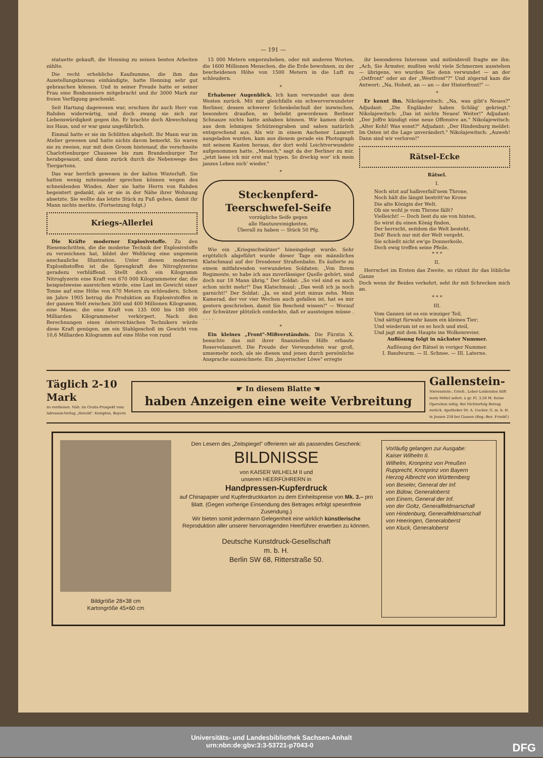— 191 —
statuette gekauft, die Henning zu seinen besten Arbeiten zählte.
Die recht erhebliche Kaufsumme, die ihm das Ausstellungsbureau einhändigte, hatte Henning sehr gut gebrauchen können. Und in seiner Freude hatte er seiner Frau eine Bonbonniere mitgebracht und ihr 3000 Mark zur freien Verfügung geschenkt.
Seit Hartung dagewesen war, erschien ihr auch Herr von Rahden widerwärtig, und doch zwang sie sich zur Liebenswürdigkeit gegen ihn. Er brachte doch Abwechslung ins Haus, und er war ganz ungefährlich.
Einmal hatte er sie im Schlitten abgeholt. Ihr Mann war im Atelier gewesen und hatte nichts davon bemerkt. So waren sie zu zweien, nur mit dem Groom hintenauf, die verschneite Charlottenburger Chaussee bis zum Brandenburger Tor herabgesaust, und dann zurück durch die Nebenwege des Tiergartens.
Das war herrlich gewesen in der kalten Winterluft. Sie hatten wenig miteinander sprechen können wegen des schneidenden Windes. Aber sie hatte Herrn von Rahden begeistert gedankt, als er sie in der Nähe ihrer Wohnung absetzte. Sie wollte das letzte Stück zu Fuß gehen, damit ihr Mann nichts merkte. (Fortsetzung folgt.)
Kriegs-Allerlei
Die Kräfte moderner Explosivstoffe. Zu den Riesenschritten, die die moderne Technik der Explosivstoffe zu verzeichnen hat, bildet der Weltkrieg eine ungemein anschauliche Illustration. Unter diesen modernen Explosibstoffen ist die Sprengkraft des Nitroglyzerins geradezu verblüffend. Stellt doch ein Kilogramm Nitroglyzerin eine Kraft von 670 000 Kilogrammeter dar, die beispielsweise ausreichen würde, eine Last im Gewicht einer Tonne auf eine Höhe von 670 Metern zu schleudern. Schon im Jahre 1905 betrug die Produktion an Explosivstoffen in der ganzen Welt zwischen 300 und 400 Millionen Kilogramm, eine Masse, die eine Kraft von 135 000 bis 180 000 Milliarden Kilogrammeter verkörpert. Nach den Berechnungen eines österreichischen Technikers würde diese Kraft genügen, um ein Stahlgeschoß im Gewicht von 10,6 Milliarden Kilogramm auf eine Höhe von rund
15 000 Metern emporzuheben, oder mit anderen Worten, die 1600 Millionen Menschen, die die Erde bewohnen, zu der bescheidenen Höhe von 1500 Metern in die Luft zu schleudern.
*
Erhabener Augenblick. Ich kam verwundet aus dem Westen zurück. Mit mir gleichfalls ein schwerverwundeter Berliner, dessen schwerer Schenkelschuß der inzwischen, besonders draußen, so beliebt gewordenen Berliner Schnauze nichts hatte anhaben können. Wir kamen direkt aus dem lehmigen Schützengraben und sahen natürlich entsprechend aus. Als wir in einem Aachener Lazarett ausgeladen wurden, kam aus diesem gerade ein Photograph mit seinem Kasten heraus, der dort wohl Leichtverwundete aufgenommen hatte. „Mensch," sagt da der Berliner zu mir, „jetzt lasse ick mir erst mal typen. So dreckig wer' ick mein janzes Leben nich' wieder."
*
Steckenpferd-
Teerschwefel-Seife
vorzügliche Seife gegen
alle Hautunreinigkeiten.
Überall zu haben — Stück 50 Pfg.
Wie ein „Kriegsschwätzer" hineingelegt wurde. Sehr ergötzlich abgeführt wurde dieser Tage ein männliches Klatschmaul auf der Dresdener Straßenbahn. Es äußerte zu einem mitfahrenden verwundeten Soldaten: „Von Ihrem Regimente, so habe ich aus zuverlässiger Quelle gehört, sind doch nur 18 Mann übrig." Der Soldat: „So viel sind es auch schon nicht mehr!" Das Klatschmaul: „Das weiß ich ja noch garnicht!" Der Soldat: „Ja, es sind jetzt minus zehn. Mein Kamerad, der vor vier Wochen auch gefallen ist, hat es mir gestern geschrieben, damit Sie Bescheid wissen!" — Worauf der Schwätzer plötzlich entdeckte, daß er aussteigen müsse . . . . .
*
Ein kleines „Front"-Mißverständnis. Die Fürstin X. besuchte das mit ihrer finanziellen Hilfe erbaute Reservelazarett. Die Freude der Verwundeten war groß, umsomehr noch, als sie diesen und jenen durch persönliche Ansprache auszeichnete. Ein „bayerischer Löwe" erregte
ihr besonderes Interesse und mitleidsvoll fragte sie ihn: „Ach, Sie Ärmster, mußten wohl viele Schmerzen ausstehen — übrigens, wo wurden Sie denn verwundet — an der „Ostfront" oder an der „Westfront"?" Und zögernd kam die Antwort: „Na, Hoheit, an — an — der Hinterfront!" —
*
Er kennt ihn. Nikolajewitsch: „Na, was gibt's Neues?" Adjudant: „Die Engländer haben Schläg' gekriegt." Nikolajewitsch: „Das ist nichts Neues! Weiter!" Adjudant: „Der Joffre kündigt eine neue Offensive an." Nikolajewitsch: „Alter Kohl! Was sonst?" Adjudant: „Der Hindenburg meldet: Im Osten ist die Lage unverändert." Nikolajewitsch: „Auweh! Dann sind wir verloren!"
Rätsel-Ecke
Rätsel.
I.
Noch sitzt auf halbverfall'nem Throne,
Noch hält die längst bestritt'ne Krone
Die alte Königin der Welt.
Ob sie wohl je vom Throne fällt?
Vielleicht! — Doch liest du sie von hinten,
So wirst du einen König finden,
Der herrscht, seitdem die Welt besteht,
Deß' Reich nur mit der Welt vergeht.
Sie schießt nicht ew'ge Donnerkeile,
Doch ewig treffen seine Pfeile.
* * *
II.
Herrschet im Ersten das Zweite, so rühmt ihr das löbliche Ganze
Doch wenn ihr Beides verkehrt, seht ihr mit Schrecken mich an.
* * *
III.
Vom Ganzen ist es ein winziger Teil,
Und sättigt fürwahr kaum ein kleines Tier;
Und wiederum ist es so hoch und steil,
Und jagt mit dem Haupte ins Wolkenrevier.
Auflösung folgt in nächster Nummer.
Auflösung der Rätsel in voriger Nummer.
I. Bandwurm. — II. Schnee. — III. Laterne.
Täglich 2-10 Mark
zu verdienen. Näh. im Gratis-Prospekt vom Adressen-Verlag „Herold". Kempten, Bayern
☛ In diesem Blatte ☚
haben Anzeigen eine weite Verbreitung
Gallenstein-
Nierenstein-, Grieß-, Leber-Leidenden hilft mein Mittel sofort. à gr. Fl. 3,50 M. Keine Operation nötig. Bei Nichterfolg Betrag zurück. Apotheker Dr. A. Uecker, G. m. b. H. in Jessen 258 bei Gassen (Reg.-Bez. Frankf.)
Bildgröße 28×38 cm
Kartongröße 45×60 cm
Den Lesern des „Zeitspiegel" offerieren wir als passendes Geschenk:
BILDNISSE
von KAISER WILHELM II und
unseren HEERFÜHRERN in
Handpressen-Kupferdruck
auf Chinapapier und Kupferdruckkarton zu dem Einheitspreise von Mk. 3.– pro Blatt. (Gegen vorherige Einsendung des Betrages erfolgt spesenfreie Zusendung.)
Wir bieten somit jedermann Gelegenheit eine wirklich künstlerische Reproduktion aller unserer hervorragenden Heerführer erwerben zu können.
Deutsche Kunstdruck-Gesellschaft
m. b. H.
Berlin SW 68, Ritterstraße 50.
Vorläufig gelangen zur Ausgabe:
Kaiser Wilhelm II.
Wilhelm, Kronprinz von Preußen
Rupprecht, Kronprinz von Bayern
Herzog Albrecht von Württemberg
von Beseler, General der Inf.
von Bülow, Generaloberst
von Einem, General der Inf.
von der Goltz, Generalfeldmarschall
von Hindenburg, Generalfeldmarschall
von Heeringen, Generaloberst
von Kluck, Generaloberst
Universitäts- und Landesbibliothek Sachsen-Anhalt
urn:nbn:de:gbv:3:3-53721-p7043-0 DFG